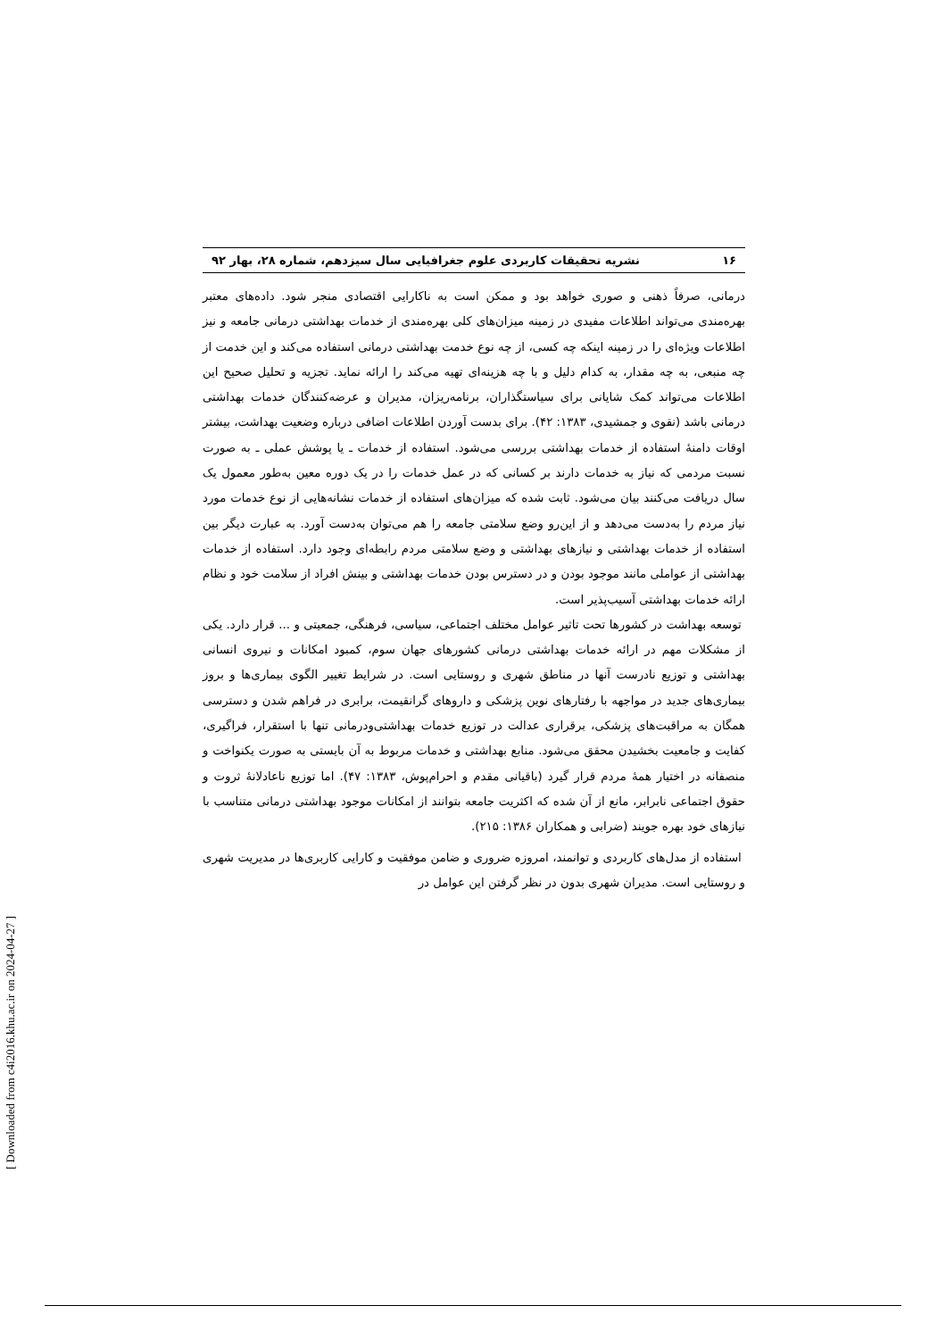۱۶ نشریه تحقیقات کاربردی علوم جغرافیایی سال سیزدهم، شماره ۲۸، بهار ۹۲
درمانی، صرفاً ذهنی و صوری خواهد بود و ممکن است به ناکارایی اقتصادی منجر شود. داده‌های معتبر بهره‌مندی می‌تواند اطلاعات مفیدی در زمینه میزان‌های کلی بهره‌مندی از خدمات بهداشتی درمانی جامعه و نیز اطلاعات ویژه‌ای را در زمینه اینکه چه کسی، از چه نوع خدمت بهداشتی درمانی استفاده می‌کند و این خدمت از چه منبعی، به چه مقدار، به کدام دلیل و با چه هزینه‌ای تهیه می‌کند را ارائه نماید. تجزیه و تحلیل صحیح این اطلاعات می‌تواند کمک شایانی برای سیاستگذاران، برنامه‌ریزان، مدیران و عرضه‌کنندگان خدمات بهداشتی درمانی باشد (نقوی و جمشیدی، ۱۳۸۳: ۴۲). برای بدست آوردن اطلاعات اضافی درباره وضعیت بهداشت، بیشتر اوقات دامنهٔ استفاده از خدمات بهداشتی بررسی می‌شود. استفاده از خدمات ـ یا پوشش عملی ـ به صورت نسبت مردمی که نیاز به خدمات دارند بر کسانی که در عمل خدمات را در یک دوره معین به‌طور معمول یک سال دریافت می‌کنند بیان می‌شود. ثابت شده که میزان‌های استفاده از خدمات نشانه‌هایی از نوع خدمات مورد نیاز مردم را به‌دست می‌دهد و از این‌رو وضع سلامتی جامعه را هم می‌توان به‌دست آورد. به عبارت دیگر بین استفاده از خدمات بهداشتی و نیازهای بهداشتی و وضع سلامتی مردم رابطه‌ای وجود دارد. استفاده از خدمات بهداشتی از عواملی مانند موجود بودن و در دسترس بودن خدمات بهداشتی و بینش افراد از سلامت خود و نظام ارائه خدمات بهداشتی آسیب‌پذیر است.
توسعه بهداشت در کشورها تحت تاثیر عوامل مختلف اجتماعی، سیاسی، فرهنگی، جمعیتی و ... قرار دارد. یکی از مشکلات مهم در ارائه خدمات بهداشتی درمانی کشورهای جهان سوم، کمبود امکانات و نیروی انسانی بهداشتی و توزیع نادرست آنها در مناطق شهری و روستایی است. در شرایط تغییر الگوی بیماری‌ها و بروز بیماری‌های جدید در مواجهه با رفتارهای نوین پزشکی و داروهای گرانقیمت، برابری در فراهم شدن و دسترسی همگان به مراقبت‌های پزشکی، برقراری عدالت در توزیع خدمات بهداشتی‌ودرمانی تنها با استقرار، فراگیری، کفایت و جامعیت بخشیدن محقق می‌شود. منابع بهداشتی و خدمات مربوط به آن بایستی به صورت یکنواخت و منصفانه در اختیار همهٔ مردم قرار گیرد (باقیانی مقدم و احرام‌پوش، ۱۳۸۳: ۴۷). اما توزیع ناعادلانهٔ ثروت و حقوق اجتماعی نابرابر، مانع از آن شده که اکثریت جامعه بتوانند از امکانات موجود بهداشتی درمانی متناسب با نیازهای خود بهره جویند (ضرابی و همکاران ۱۳۸۶: ۲۱۵).
استفاده از مدل‌های کاربردی و توانمند، امروزه ضروری و ضامن موفقیت و کارایی کاربری‌ها در مدیریت شهری و روستایی است. مدیران شهری بدون در نظر گرفتن این عوامل در
[ Downloaded from c4i2016.khu.ac.ir on 2024-04-27 ]